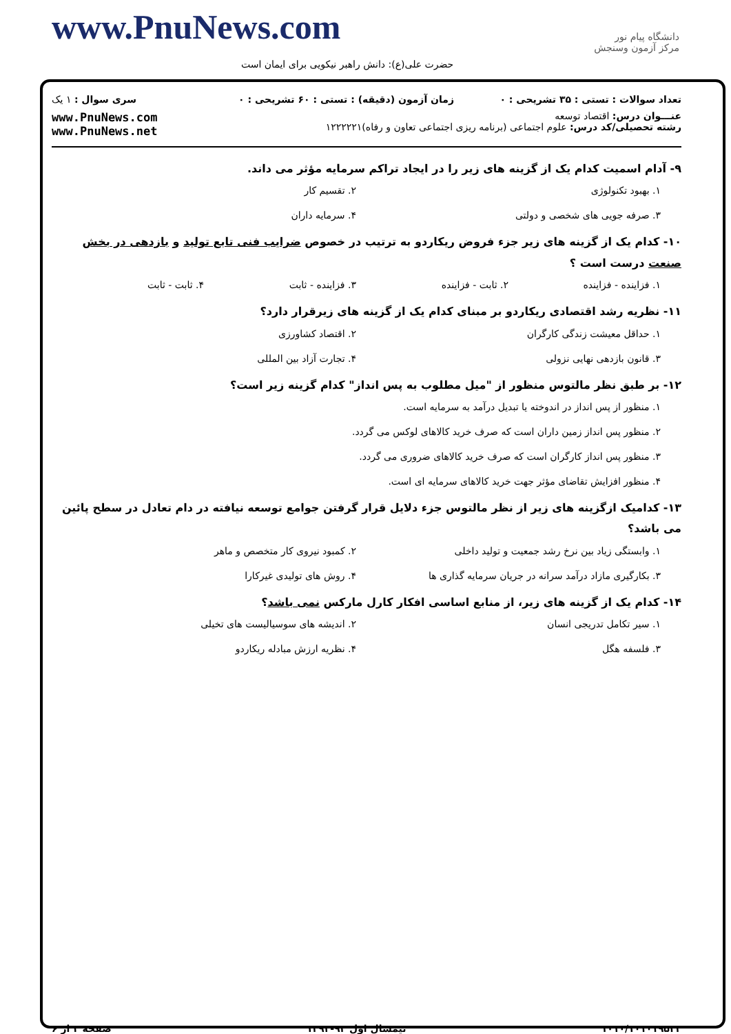www.PnuNews.com
حضرت علی(ع): دانش راهبر نیکویی برای ایمان است
دانشگاه پیام نور
مرکز آزمون وسنجش
| تعداد سوالات : تستی : ۳۵ تشریحی : ۰ | زمان آزمون (دقیقه) : تستی : ۶۰ تشریحی : ۰ | سری سوال : ۱ یک |
| عنـــوان درس: اقتصاد توسعه رشته تحصیلی/کد درس: علوم اجتماعی (برنامه ریزی اجتماعی تعاون و رفاه)۱۲۲۲۲۲۱ | | www.PnuNews.com www.PnuNews.net |
۹- آدام اسمیت کدام یک از گزینه های زیر را در ایجاد تراکم سرمایه مؤثر می داند.
۱. بهبود تکنولوژی
۲. تقسیم کار
۳. صرفه جویی های شخصی و دولتی
۴. سرمایه داران
۱۰- کدام یک از گزینه های زیر جزء فروض ریکاردو به ترتیب در خصوص ضرایب فنی تابع تولید و بازدهی در بخش صنعت درست است ؟
۱. فزاینده - فزاینده
۲. ثابت - فزاینده
۳. فزاینده - ثابت
۴. ثابت - ثابت
۱۱- نظریه رشد اقتصادی ریکاردو بر مبنای کدام یک از گزینه های زیرقرار دارد؟
۱. حداقل معیشت زندگی کارگران
۲. اقتصاد کشاورزی
۳. قانون بازدهی نهایی نزولی
۴. تجارت آزاد بین المللی
۱۲- بر طبق نظر مالتوس منظور از "میل مطلوب به پس انداز" کدام گزینه زیر است؟
۱. منظور از پس انداز در اندوخته یا تبدیل درآمد به سرمایه است.
۲. منظور پس انداز زمین داران است که صرف خرید کالاهای لوکس می گردد.
۳. منظور پس انداز کارگران است که صرف خرید کالاهای ضروری می گردد.
۴. منظور افزایش تقاضای مؤثر جهت خرید کالاهای سرمایه ای است.
۱۳- کدامیک ازگزینه های زیر از نظر مالتوس جزء دلایل قرار گرفتن جوامع توسعه نیافته در دام تعادل در سطح پائین می باشد؟
۱. وابستگی زیاد بین نرخ رشد جمعیت و تولید داخلی
۲. کمبود نیروی کار متخصص و ماهر
۳. بکارگیری مازاد درآمد سرانه در جریان سرمایه گذاری ها
۴. روش های تولیدی غیرکارا
۱۴- کدام یک از گزینه های زیر، از منابع اساسی افکار کارل مارکس نمی باشد؟
۱. سیر تکامل تدریجی انسان
۲. اندیشه های سوسیالیست های تخیلی
۳. فلسفه هگل
۴. نظریه ارزش مبادله ریکاردو
۱۰۱۰/۱۰۱۰۱۹۵۳۳ نیمسال اول ۹۳-۱۳۹۲ صفحه ۲ از ۶